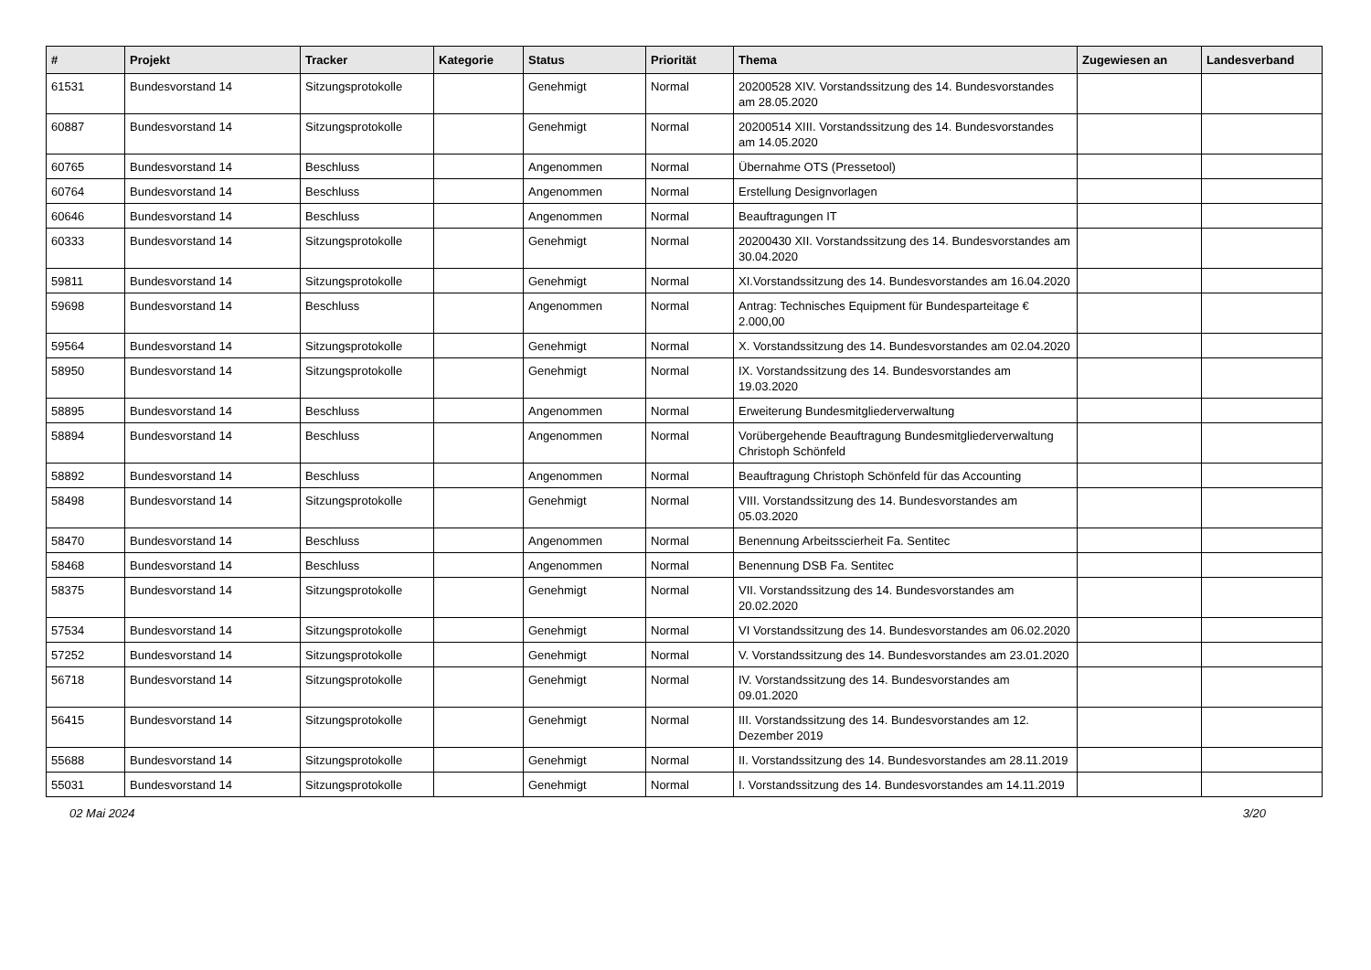| # | Projekt | Tracker | Kategorie | Status | Priorität | Thema | Zugewiesen an | Landesverband |
| --- | --- | --- | --- | --- | --- | --- | --- | --- |
| 61531 | Bundesvorstand 14 | Sitzungsprotokolle | | Genehmigt | Normal | 20200528 XIV. Vorstandssitzung des 14. Bundesvorstandes am 28.05.2020 | | |
| 60887 | Bundesvorstand 14 | Sitzungsprotokolle | | Genehmigt | Normal | 20200514 XIII. Vorstandssitzung des 14. Bundesvorstandes am 14.05.2020 | | |
| 60765 | Bundesvorstand 14 | Beschluss | | Angenommen | Normal | Übernahme OTS (Pressetool) | | |
| 60764 | Bundesvorstand 14 | Beschluss | | Angenommen | Normal | Erstellung Designvorlagen | | |
| 60646 | Bundesvorstand 14 | Beschluss | | Angenommen | Normal | Beauftragungen IT | | |
| 60333 | Bundesvorstand 14 | Sitzungsprotokolle | | Genehmigt | Normal | 20200430 XII. Vorstandssitzung des 14. Bundesvorstandes am 30.04.2020 | | |
| 59811 | Bundesvorstand 14 | Sitzungsprotokolle | | Genehmigt | Normal | XI.Vorstandssitzung des 14. Bundesvorstandes am 16.04.2020 | | |
| 59698 | Bundesvorstand 14 | Beschluss | | Angenommen | Normal | Antrag: Technisches Equipment für Bundesparteitage € 2.000,00 | | |
| 59564 | Bundesvorstand 14 | Sitzungsprotokolle | | Genehmigt | Normal | X. Vorstandssitzung des 14. Bundesvorstandes am 02.04.2020 | | |
| 58950 | Bundesvorstand 14 | Sitzungsprotokolle | | Genehmigt | Normal | IX. Vorstandssitzung des 14. Bundesvorstandes am 19.03.2020 | | |
| 58895 | Bundesvorstand 14 | Beschluss | | Angenommen | Normal | Erweiterung Bundesmitgliederverwaltung | | |
| 58894 | Bundesvorstand 14 | Beschluss | | Angenommen | Normal | Vorübergehende Beauftragung Bundesmitgliederverwaltung Christoph Schönfeld | | |
| 58892 | Bundesvorstand 14 | Beschluss | | Angenommen | Normal | Beauftragung Christoph Schönfeld für das Accounting | | |
| 58498 | Bundesvorstand 14 | Sitzungsprotokolle | | Genehmigt | Normal | VIII. Vorstandssitzung des 14. Bundesvorstandes am 05.03.2020 | | |
| 58470 | Bundesvorstand 14 | Beschluss | | Angenommen | Normal | Benennung Arbeitsscierheit Fa. Sentitec | | |
| 58468 | Bundesvorstand 14 | Beschluss | | Angenommen | Normal | Benennung DSB Fa. Sentitec | | |
| 58375 | Bundesvorstand 14 | Sitzungsprotokolle | | Genehmigt | Normal | VII. Vorstandssitzung des 14. Bundesvorstandes am 20.02.2020 | | |
| 57534 | Bundesvorstand 14 | Sitzungsprotokolle | | Genehmigt | Normal | VI Vorstandssitzung des 14. Bundesvorstandes am 06.02.2020 | | |
| 57252 | Bundesvorstand 14 | Sitzungsprotokolle | | Genehmigt | Normal | V. Vorstandssitzung des 14. Bundesvorstandes am 23.01.2020 | | |
| 56718 | Bundesvorstand 14 | Sitzungsprotokolle | | Genehmigt | Normal | IV. Vorstandssitzung des 14. Bundesvorstandes am 09.01.2020 | | |
| 56415 | Bundesvorstand 14 | Sitzungsprotokolle | | Genehmigt | Normal | III. Vorstandssitzung des 14. Bundesvorstandes am 12. Dezember 2019 | | |
| 55688 | Bundesvorstand 14 | Sitzungsprotokolle | | Genehmigt | Normal | II. Vorstandssitzung des 14. Bundesvorstandes am 28.11.2019 | | |
| 55031 | Bundesvorstand 14 | Sitzungsprotokolle | | Genehmigt | Normal | I. Vorstandssitzung des 14. Bundesvorstandes am 14.11.2019 | | |
02 Mai 2024 3/20